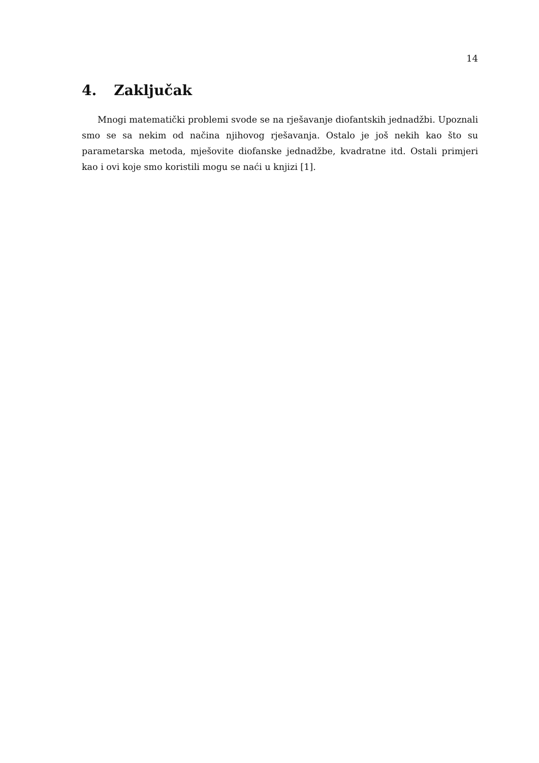14
4. Zaključak
Mnogi matematički problemi svode se na rješavanje diofantskih jednadžbi. Upoznali smo se sa nekim od načina njihovog rješavanja. Ostalo je još nekih kao što su parametarska metoda, mješovite diofanske jednadžbe, kvadratne itd. Ostali primjeri kao i ovi koje smo koristili mogu se naći u knjizi [1].